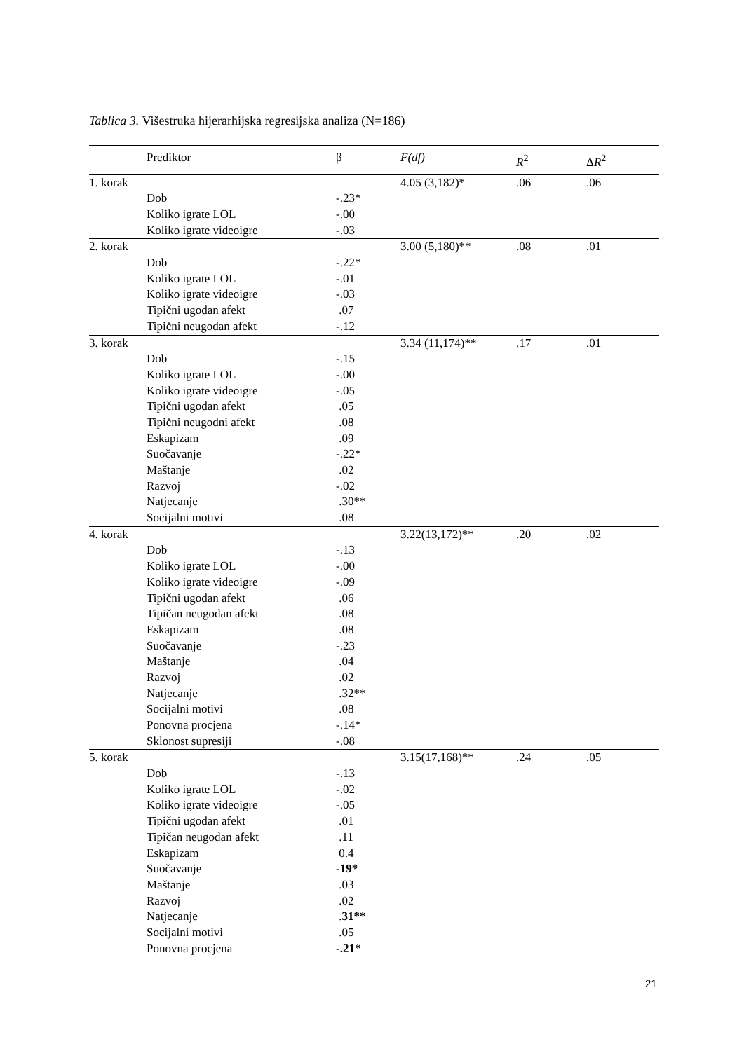Tablica 3. Višestruka hijerarhijska regresijska analiza (N=186)
| | Prediktor | β | F(df) | R<sup>2</sup> | Δ R<sup>2</sup> |
| --- | --- | --- | --- | --- | --- |
| 1. korak | | | 4.05 (3,182)* | .06 | .06 |
| | Dob | -.23* | | | |
| | Koliko igrate LOL | -.00 | | | |
| | Koliko igrate videoigre | -.03 | | | |
| 2. korak | | | 3.00 (5,180)** | .08 | .01 |
| | Dob | -.22* | | | |
| | Koliko igrate LOL | -.01 | | | |
| | Koliko igrate videoigre | -.03 | | | |
| | Tipični ugodan afekt | .07 | | | |
| | Tipični neugodan afekt | -.12 | | | |
| 3. korak | | | 3.34 (11,174)** | .17 | .01 |
| | Dob | -.15 | | | |
| | Koliko igrate LOL | -.00 | | | |
| | Koliko igrate videoigre | -.05 | | | |
| | Tipični ugodan afekt | .05 | | | |
| | Tipični neugodni afekt | .08 | | | |
| | Eskapizam | .09 | | | |
| | Suočavanje | -.22* | | | |
| | Maštanje | .02 | | | |
| | Razvoj | -.02 | | | |
| | Natjecanje | .30** | | | |
| | Socijalni motivi | .08 | | | |
| 4. korak | | | 3.22(13,172)** | .20 | .02 |
| | Dob | -.13 | | | |
| | Koliko igrate LOL | -.00 | | | |
| | Koliko igrate videoigre | -.09 | | | |
| | Tipični ugodan afekt | .06 | | | |
| | Tipičan neugodan afekt | .08 | | | |
| | Eskapizam | .08 | | | |
| | Suočavanje | -.23 | | | |
| | Maštanje | .04 | | | |
| | Razvoj | .02 | | | |
| | Natjecanje | .32** | | | |
| | Socijalni motivi | .08 | | | |
| | Ponovna procjena | -.14* | | | |
| | Sklonost supresiji | -.08 | | | |
| 5. korak | | | 3.15(17,168)** | .24 | .05 |
| | Dob | -.13 | | | |
| | Koliko igrate LOL | -.02 | | | |
| | Koliko igrate videoigre | -.05 | | | |
| | Tipični ugodan afekt | .01 | | | |
| | Tipičan neugodan afekt | .11 | | | |
| | Eskapizam | 0.4 | | | |
| | Suočavanje | - 19* | | | |
| | Maštanje | .03 | | | |
| | Razvoj | .02 | | | |
| | Natjecanje | . 31** | | | |
| | Socijalni motivi | .05 | | | |
| | Ponovna procjena | -.21* | | | |
21